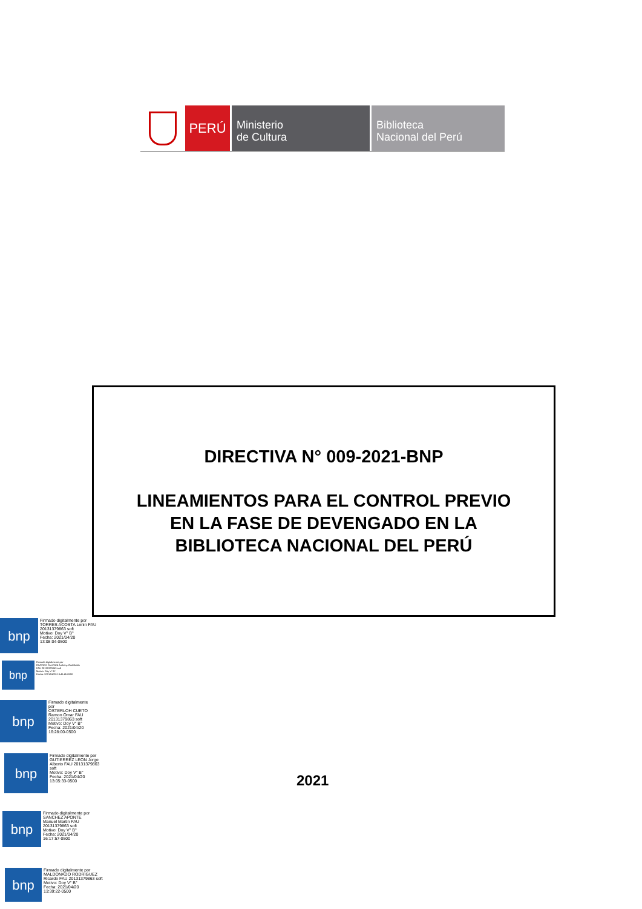PERÚ
Ministerio
de Cultura
Biblioteca
Nacional del Perú
DIRECTIVA N° 009-2021-BNP
LINEAMIENTOS PARA EL CONTROL PREVIO
EN LA FASE DE DEVENGADO EN LA
BIBLIOTECA NACIONAL DEL PERÚ
bnp
Firmado digitalmente por
TORRES ACOSTA Lenin FAU
20131379863 soft
Motivo: Doy V° B°
Fecha: 2021/04/20
13:08:04-0500
bnp
Firmado digitalmente por
RIVEROS FALCONI Anthony Godofredo
FAU 20131379863 soft
Motivo: Doy V° B°
Fecha: 2021/04/20 13:41:45-0500
bnp
Firmado digitalmente
por
OSTERLOH CUETO
Ramon Omar FAU
20131379863 soft
Motivo: Doy V° B°
Fecha: 2021/04/20
16:28:00-0500
bnp
Firmado digitalmente por
GUTIERREZ LEON Jorge
Alberto FAU 20131379863
soft
Motivo: Doy V° B°
Fecha: 2021/04/20
13:05:33-0500
bnp
Firmado digitalmente por
SANCHEZ APONTE
Manuel Martin FAU
20131379863 soft
Motivo: Doy V° B°
Fecha: 2021/04/20
16:17:57-0500
bnp
Firmado digitalmente por
MALDONADO RODRIGUEZ
Ricardo FAU 20131379863 soft
Motivo: Doy V° B°
Fecha: 2021/04/20
13:39:22-0500
2021